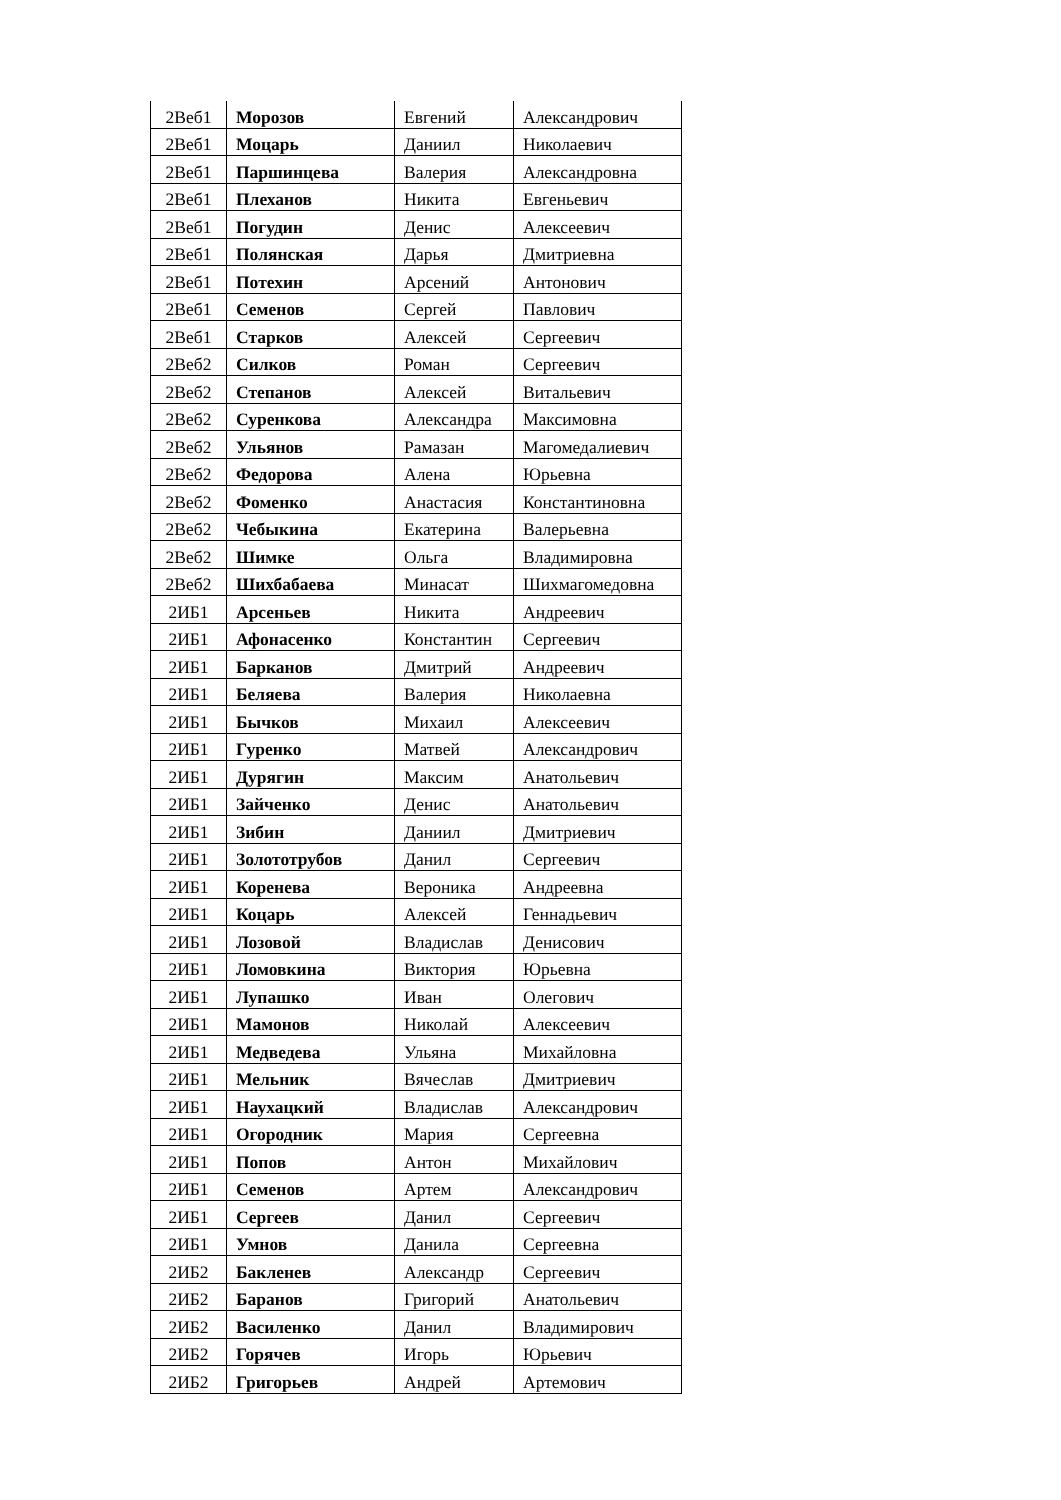| 2Веб1 | Морозов | Евгений | Александрович |
| 2Веб1 | Моцарь | Даниил | Николаевич |
| 2Веб1 | Паршинцева | Валерия | Александровна |
| 2Веб1 | Плеханов | Никита | Евгеньевич |
| 2Веб1 | Погудин | Денис | Алексеевич |
| 2Веб1 | Полянская | Дарья | Дмитриевна |
| 2Веб1 | Потехин | Арсений | Антонович |
| 2Веб1 | Семенов | Сергей | Павлович |
| 2Веб1 | Старков | Алексей | Сергеевич |
| 2Веб2 | Силков | Роман | Сергеевич |
| 2Веб2 | Степанов | Алексей | Витальевич |
| 2Веб2 | Суренкова | Александра | Максимовна |
| 2Веб2 | Ульянов | Рамазан | Магомедалиевич |
| 2Веб2 | Федорова | Алена | Юрьевна |
| 2Веб2 | Фоменко | Анастасия | Константиновна |
| 2Веб2 | Чебыкина | Екатерина | Валерьевна |
| 2Веб2 | Шимке | Ольга | Владимировна |
| 2Веб2 | Шихбабаева | Минасат | Шихмагомедовна |
| 2ИБ1 | Арсеньев | Никита | Андреевич |
| 2ИБ1 | Афонасенко | Константин | Сергеевич |
| 2ИБ1 | Барканов | Дмитрий | Андреевич |
| 2ИБ1 | Беляева | Валерия | Николаевна |
| 2ИБ1 | Бычков | Михаил | Алексеевич |
| 2ИБ1 | Гуренко | Матвей | Александрович |
| 2ИБ1 | Дурягин | Максим | Анатольевич |
| 2ИБ1 | Зайченко | Денис | Анатольевич |
| 2ИБ1 | Зибин | Даниил | Дмитриевич |
| 2ИБ1 | Золототрубов | Данил | Сергеевич |
| 2ИБ1 | Коренева | Вероника | Андреевна |
| 2ИБ1 | Коцарь | Алексей | Геннадьевич |
| 2ИБ1 | Лозовой | Владислав | Денисович |
| 2ИБ1 | Ломовкина | Виктория | Юрьевна |
| 2ИБ1 | Лупашко | Иван | Олегович |
| 2ИБ1 | Мамонов | Николай | Алексеевич |
| 2ИБ1 | Медведева | Ульяна | Михайловна |
| 2ИБ1 | Мельник | Вячеслав | Дмитриевич |
| 2ИБ1 | Наухацкий | Владислав | Александрович |
| 2ИБ1 | Огородник | Мария | Сергеевна |
| 2ИБ1 | Попов | Антон | Михайлович |
| 2ИБ1 | Семенов | Артем | Александрович |
| 2ИБ1 | Сергеев | Данил | Сергеевич |
| 2ИБ1 | Умнов | Данила | Сергеевна |
| 2ИБ2 | Бакленев | Александр | Сергеевич |
| 2ИБ2 | Баранов | Григорий | Анатольевич |
| 2ИБ2 | Василенко | Данил | Владимирович |
| 2ИБ2 | Горячев | Игорь | Юрьевич |
| 2ИБ2 | Григорьев | Андрей | Артемович |